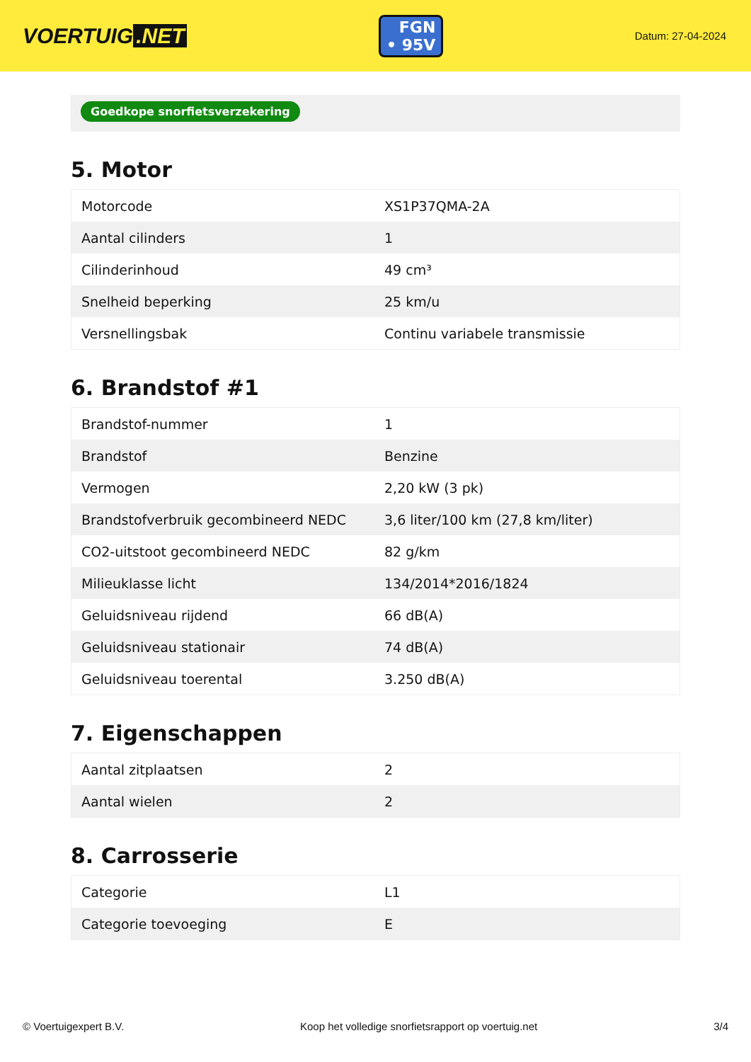VOERTUIG.NET
FGN
• 95V
Datum: 27-04-2024
Goedkope snorfietsverzekering
5. Motor
| Motorcode | XS1P37QMA-2A |
| Aantal cilinders | 1 |
| Cilinderinhoud | 49 cm³ |
| Snelheid beperking | 25 km/u |
| Versnellingsbak | Continu variabele transmissie |
6. Brandstof #1
| Brandstof-nummer | 1 |
| Brandstof | Benzine |
| Vermogen | 2,20 kW (3 pk) |
| Brandstofverbruik gecombineerd NEDC | 3,6 liter/100 km (27,8 km/liter) |
| CO2-uitstoot gecombineerd NEDC | 82 g/km |
| Milieuklasse licht | 134/2014*2016/1824 |
| Geluidsniveau rijdend | 66 dB(A) |
| Geluidsniveau stationair | 74 dB(A) |
| Geluidsniveau toerental | 3.250 dB(A) |
7. Eigenschappen
| Aantal zitplaatsen | 2 |
| Aantal wielen | 2 |
8. Carrosserie
| Categorie | L1 |
| Categorie toevoeging | E |
© Voertuigexpert B.V. Koop het volledige snorfietsrapport op voertuig.net 3/4